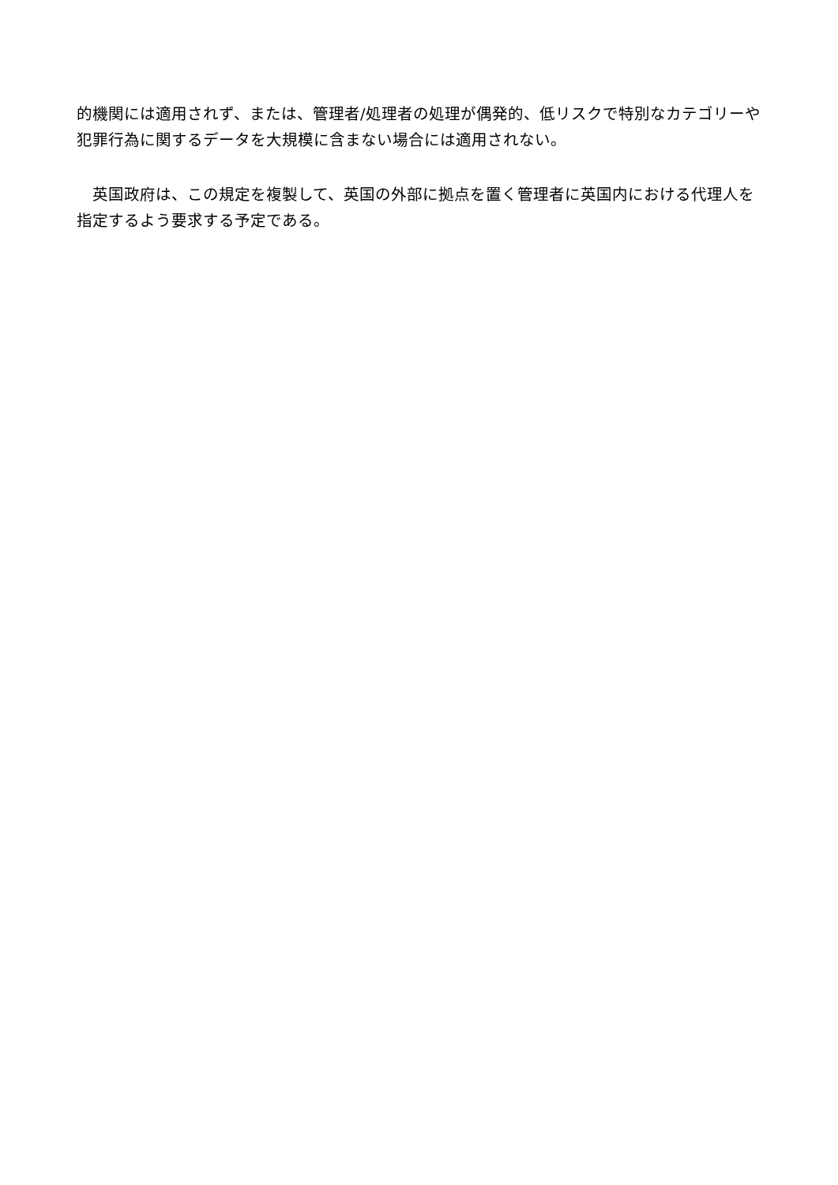的機関には適用されず、または、管理者/処理者の処理が偶発的、低リスクで特別なカテゴリーや犯罪行為に関するデータを大規模に含まない場合には適用されない。
　英国政府は、この規定を複製して、英国の外部に拠点を置く管理者に英国内における代理人を指定するよう要求する予定である。